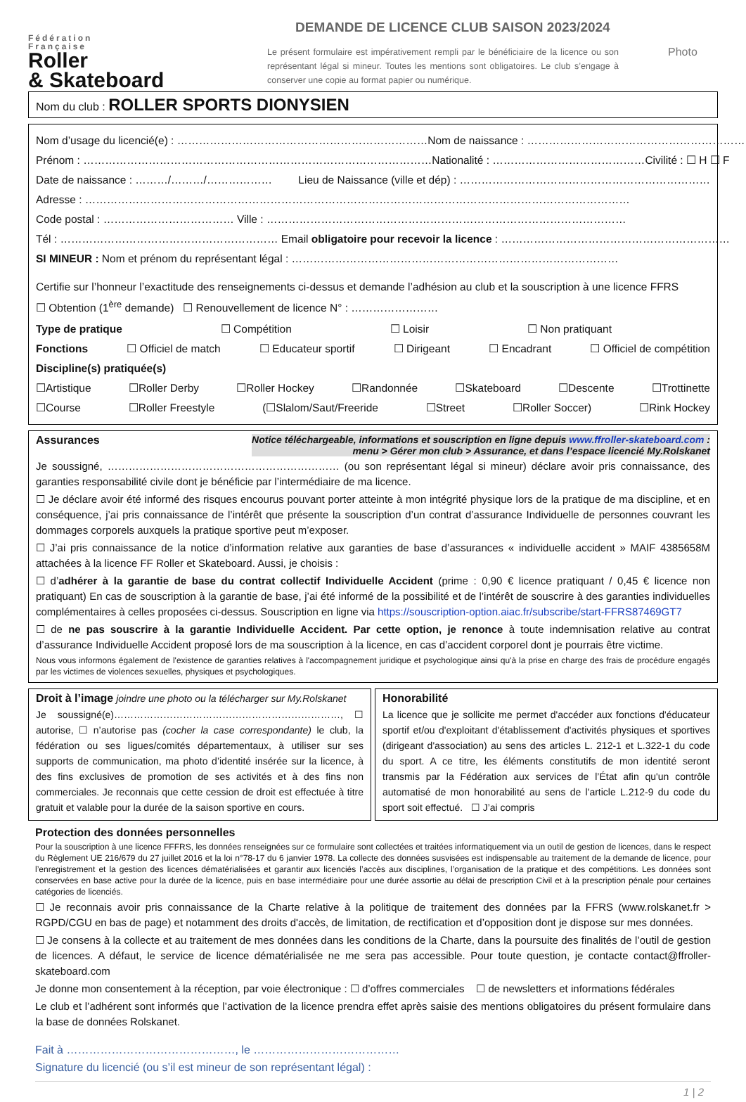Fédération
Française
Roller
& Skateboard
DEMANDE DE LICENCE CLUB SAISON 2023/2024
Le présent formulaire est impérativement rempli par le bénéficiaire de la licence ou son représentant légal si mineur. Toutes les mentions sont obligatoires. Le club s’engage à conserver une copie au format papier ou numérique.
Photo
Nom du club : ROLLER SPORTS DIONYSIEN
Nom d’usage du licencié(e) : …………………………………………………………… Nom de naissance : ………………………………………………………
Prénom : …………………………………………………………………………………… Nationalité : …………………………………… Civilité : ☐ H ☐ F
Date de naissance : ………/………/……………… Lieu de Naissance (ville et dép) : ……………………………………………………………
Adresse : ……………………………………………………………………………………………………………………………………
Code postal : ……………………………… Ville : ………………………………………………………………………………………
Tél : …………………………………………………… Email obligatoire pour recevoir la licence : ………………………………………………………
SI MINEUR : Nom et prénom du représentant légal : ………………………………………………………………………………
Certifie sur l’honneur l’exactitude des renseignements ci-dessus et demande l’adhésion au club et la souscription à une licence FFRS
☐ Obtention (1<sup>ère</sup> demande) ☐ Renouvellement de licence N° : ……………………
Type de pratique ☐ Compétition ☐ Loisir ☐ Non pratiquant
Fonctions ☐ Officiel de match ☐ Educateur sportif ☐ Dirigeant ☐ Encadrant ☐ Officiel de compétition
Discipline(s) pratiquée(s)
☐Artistique ☐Roller Derby ☐Roller Hockey ☐Randonnée ☐Skateboard ☐Descente ☐Trottinette
☐Course ☐Roller Freestyle (☐Slalom/Saut/Freeride ☐Street ☐Roller Soccer) ☐Rink Hockey
Assurances Notice téléchargeable, informations et souscription en ligne depuis www.ffroller-skateboard.com :
menu > Gérer mon club > Assurance, et dans l’espace licencié My.Rolskanet
Je soussigné, ………………………………………………………… (ou son représentant légal si mineur) déclare avoir pris connaissance, des garanties responsabilité civile dont je bénéficie par l’intermédiaire de ma licence.
☐ Je déclare avoir été informé des risques encourus pouvant porter atteinte à mon intégrité physique lors de la pratique de ma discipline, et en conséquence, j’ai pris connaissance de l’intérêt que présente la souscription d’un contrat d’assurance Individuelle de personnes couvrant les dommages corporels auxquels la pratique sportive peut m’exposer.
☐ J’ai pris connaissance de la notice d’information relative aux garanties de base d’assurances « individuelle accident » MAIF 4385658M attachées à la licence FF Roller et Skateboard. Aussi, je choisis :
☐ d’adhérer à la garantie de base du contrat collectif Individuelle Accident (prime : 0,90 € licence pratiquant / 0,45 € licence non pratiquant) En cas de souscription à la garantie de base, j’ai été informé de la possibilité et de l’intérêt de souscrire à des garanties individuelles complémentaires à celles proposées ci-dessus. Souscription en ligne via https://souscription-option.aiac.fr/subscribe/start-FFRS87469GT7
☐ de ne pas souscrire à la garantie Individuelle Accident. Par cette option, je renonce à toute indemnisation relative au contrat d’assurance Individuelle Accident proposé lors de ma souscription à la licence, en cas d’accident corporel dont je pourrais être victime.
Nous vous informons également de l'existence de garanties relatives à l'accompagnement juridique et psychologique ainsi qu'à la prise en charge des frais de procédure engagés par les victimes de violences sexuelles, physiques et psychologiques.
Droit à l’image joindre une photo ou la télécharger sur My.Rolskanet
Je soussigné(e)……………………………………………………………, ☐ autorise, ☐ n’autorise pas (cocher la case correspondante) le club, la fédération ou ses ligues/comités départementaux, à utiliser sur ses supports de communication, ma photo d’identité insérée sur la licence, à des fins exclusives de promotion de ses activités et à des fins non commerciales. Je reconnais que cette cession de droit est effectuée à titre gratuit et valable pour la durée de la saison sportive en cours.
Honorabilité
La licence que je sollicite me permet d'accéder aux fonctions d'éducateur sportif et/ou d'exploitant d'établissement d'activités physiques et sportives (dirigeant d'association) au sens des articles L. 212-1 et L.322-1 du code du sport. A ce titre, les éléments constitutifs de mon identité seront transmis par la Fédération aux services de l’État afin qu'un contrôle automatisé de mon honorabilité au sens de l'article L.212-9 du code du sport soit effectué. ☐ J’ai compris
Protection des données personnelles
Pour la souscription à une licence FFFRS, les données renseignées sur ce formulaire sont collectées et traitées informatiquement via un outil de gestion de licences, dans le respect du Règlement UE 216/679 du 27 juillet 2016 et la loi n°78-17 du 6 janvier 1978. La collecte des données susvisées est indispensable au traitement de la demande de licence, pour l’enregistrement et la gestion des licences dématérialisées et garantir aux licenciés l’accès aux disciplines, l’organisation de la pratique et des compétitions. Les données sont conservées en base active pour la durée de la licence, puis en base intermédiaire pour une durée assortie au délai de prescription Civil et à la prescription pénale pour certaines catégories de licenciés.
☐ Je reconnais avoir pris connaissance de la Charte relative à la politique de traitement des données par la FFRS (www.rolskanet.fr > RGPD/CGU en bas de page) et notamment des droits d'accès, de limitation, de rectification et d’opposition dont je dispose sur mes données.
☐ Je consens à la collecte et au traitement de mes données dans les conditions de la Charte, dans la poursuite des finalités de l’outil de gestion de licences. A défaut, le service de licence dématérialisée ne me sera pas accessible. Pour toute question, je contacte contact@ffroller-skateboard.com
Je donne mon consentement à la réception, par voie électronique : ☐ d’offres commerciales ☐ de newsletters et informations fédérales
Le club et l’adhérent sont informés que l’activation de la licence prendra effet après saisie des mentions obligatoires du présent formulaire dans la base de données Rolskanet.
Fait à ………………………………………, le …………………………………
Signature du licencié (ou s’il est mineur de son représentant légal) :
1 | 2